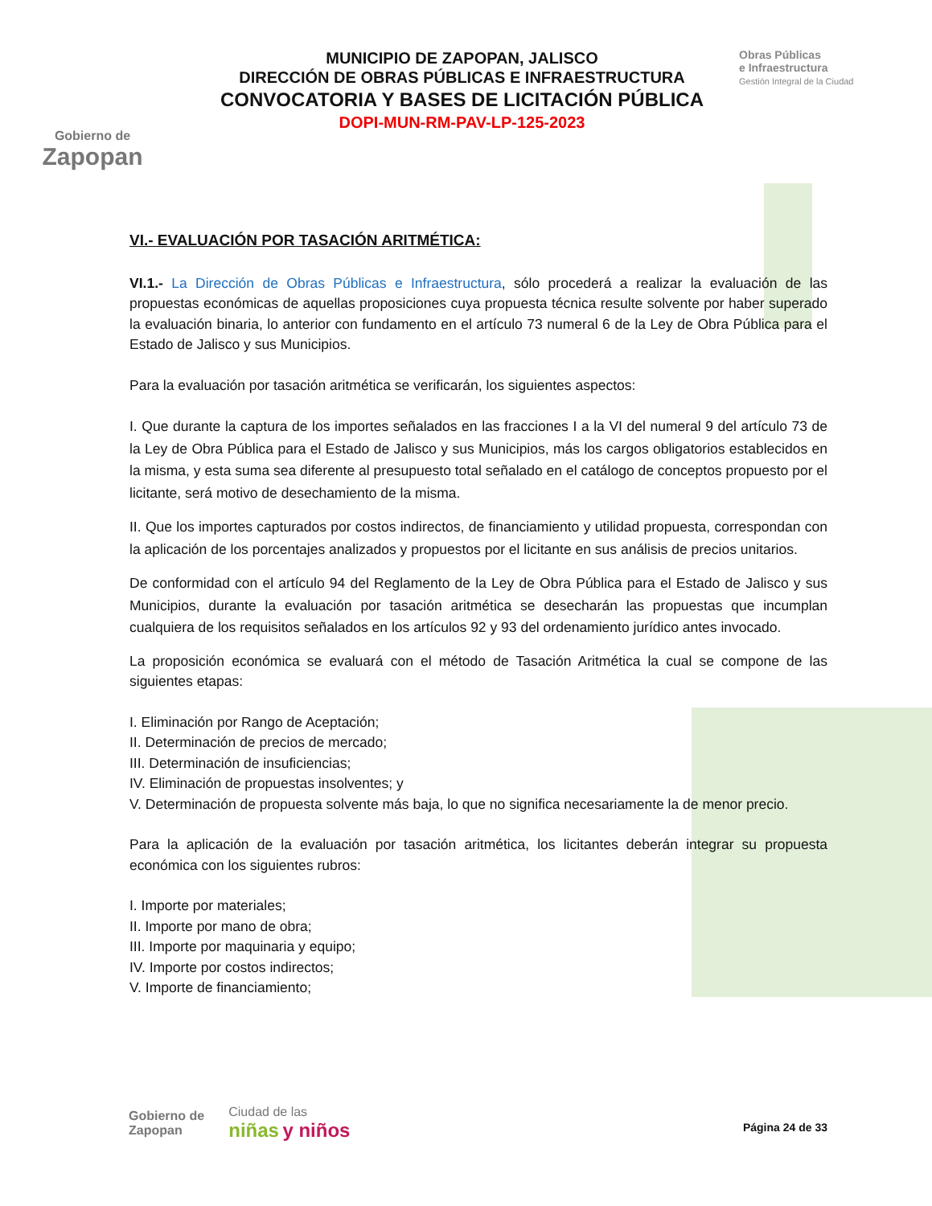Gobierno de
Zapopan
MUNICIPIO DE ZAPOPAN, JALISCO
DIRECCIÓN DE OBRAS PÚBLICAS E INFRAESTRUCTURA
CONVOCATORIA Y BASES DE LICITACIÓN PÚBLICA
DOPI-MUN-RM-PAV-LP-125-2023
Obras Públicas
e Infraestructura
Gestión Integral de la Ciudad
VI.- EVALUACIÓN POR TASACIÓN ARITMÉTICA:
VI.1.- La Dirección de Obras Públicas e Infraestructura, sólo procederá a realizar la evaluación de las propuestas económicas de aquellas proposiciones cuya propuesta técnica resulte solvente por haber superado la evaluación binaria, lo anterior con fundamento en el artículo 73 numeral 6 de la Ley de Obra Pública para el Estado de Jalisco y sus Municipios.
Para la evaluación por tasación aritmética se verificarán, los siguientes aspectos:
I. Que durante la captura de los importes señalados en las fracciones I a la VI del numeral 9 del artículo 73 de la Ley de Obra Pública para el Estado de Jalisco y sus Municipios, más los cargos obligatorios establecidos en la misma, y esta suma sea diferente al presupuesto total señalado en el catálogo de conceptos propuesto por el licitante, será motivo de desechamiento de la misma.
II. Que los importes capturados por costos indirectos, de financiamiento y utilidad propuesta, correspondan con la aplicación de los porcentajes analizados y propuestos por el licitante en sus análisis de precios unitarios.
De conformidad con el artículo 94 del Reglamento de la Ley de Obra Pública para el Estado de Jalisco y sus Municipios, durante la evaluación por tasación aritmética se desecharán las propuestas que incumplan cualquiera de los requisitos señalados en los artículos 92 y 93 del ordenamiento jurídico antes invocado.
La proposición económica se evaluará con el método de Tasación Aritmética la cual se compone de las siguientes etapas:
I. Eliminación por Rango de Aceptación;
II. Determinación de precios de mercado;
III. Determinación de insuficiencias;
IV. Eliminación de propuestas insolventes; y
V. Determinación de propuesta solvente más baja, lo que no significa necesariamente la de menor precio.
Para la aplicación de la evaluación por tasación aritmética, los licitantes deberán integrar su propuesta económica con los siguientes rubros:
I. Importe por materiales;
II. Importe por mano de obra;
III. Importe por maquinaria y equipo;
IV. Importe por costos indirectos;
V. Importe de financiamiento;
Gobierno de
Zapopan
Ciudad de las
niñas y niños
Página 24 de 33